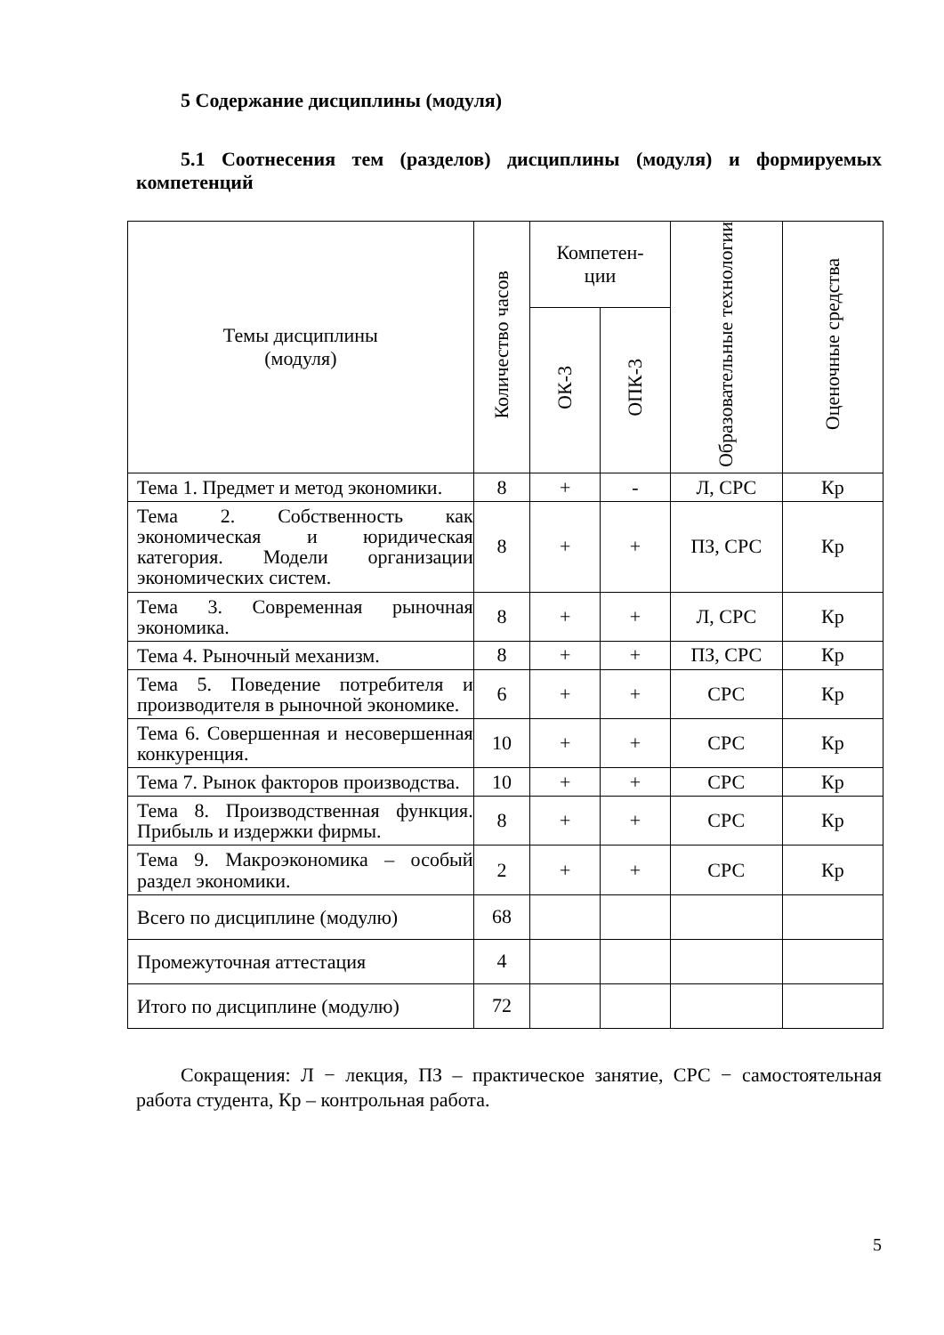5 Содержание дисциплины (модуля)
5.1 Соотнесения тем (разделов) дисциплины (модуля) и формируемых компетенций
| Темы дисциплины (модуля) | Количество часов | Компетен- ции | | Образовательные технологии | Оценочные средства |
| --- | --- | --- | --- | --- | --- |
| | | ОК-3 | ОПК-3 | | |
| Тема 1. Предмет и метод экономики. | 8 | + | - | Л, СРС | Кр |
| Тема 2. Собственность как экономическая и юридическая категория. Модели организации экономических систем. | 8 | + | + | ПЗ, СРС | Кр |
| Тема 3. Современная рыночная экономика. | 8 | + | + | Л, СРС | Кр |
| Тема 4. Рыночный механизм. | 8 | + | + | ПЗ, СРС | Кр |
| Тема 5. Поведение потребителя и производителя в рыночной экономике. | 6 | + | + | СРС | Кр |
| Тема 6. Совершенная и несовершенная конкуренция. | 10 | + | + | СРС | Кр |
| Тема 7. Рынок факторов производства. | 10 | + | + | СРС | Кр |
| Тема 8. Производственная функция. Прибыль и издержки фирмы. | 8 | + | + | СРС | Кр |
| Тема 9. Макроэкономика – особый раздел экономики. | 2 | + | + | СРС | Кр |
| Всего по дисциплине (модулю) | 68 | | | | |
| Промежуточная аттестация | 4 | | | | |
| Итого по дисциплине (модулю) | 72 | | | | |
Сокращения: Л − лекция, ПЗ – практическое занятие, СРС − самостоятельная работа студента, Кр – контрольная работа.
5